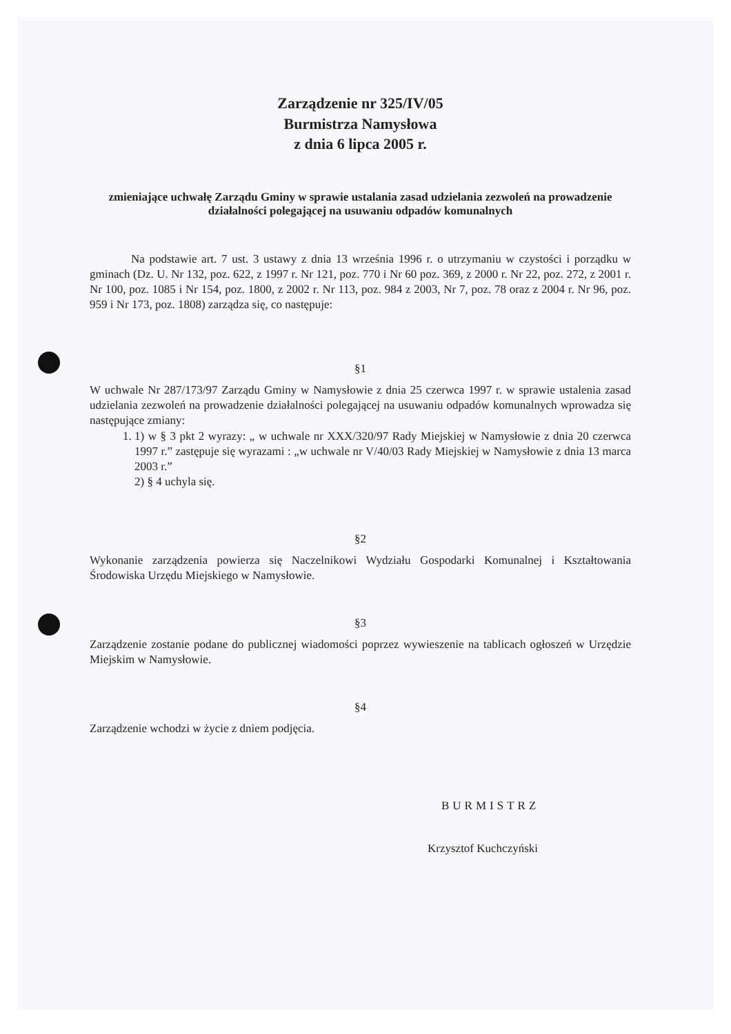Zarządzenie nr 325/IV/05
Burmistrza Namysłowa
z dnia 6 lipca 2005 r.
zmieniające uchwałę Zarządu Gminy w sprawie ustalania zasad udzielania zezwoleń na prowadzenie działalności polegającej na usuwaniu odpadów komunalnych
Na podstawie art. 7 ust. 3 ustawy z dnia 13 września 1996 r. o utrzymaniu w czystości i porządku w gminach (Dz. U. Nr 132, poz. 622, z 1997 r. Nr 121, poz. 770 i Nr 60 poz. 369, z 2000 r. Nr 22, poz. 272, z 2001 r. Nr 100, poz. 1085 i Nr 154, poz. 1800, z 2002 r. Nr 113, poz. 984 z 2003, Nr 7, poz. 78 oraz z 2004 r. Nr 96, poz. 959 i Nr 173, poz. 1808) zarządza się, co następuje:
§1
W uchwale Nr 287/173/97 Zarządu Gminy w Namysłowie z dnia 25 czerwca 1997 r. w sprawie ustalenia zasad udzielania zezwoleń na prowadzenie działalności polegającej na usuwaniu odpadów komunalnych wprowadza się następujące zmiany:
1. 1) w § 3 pkt 2 wyrazy: „ w uchwale nr XXX/320/97 Rady Miejskiej w Namysłowie z dnia 20 czerwca 1997 r.” zastępuje się wyrazami : „w uchwale nr V/40/03 Rady Miejskiej w Namysłowie z dnia 13 marca 2003 r.”
2) § 4 uchyla się.
§2
Wykonanie zarządzenia powierza się Naczelnikowi Wydziału Gospodarki Komunalnej i Kształtowania Środowiska Urzędu Miejskiego w Namysłowie.
§3
Zarządzenie zostanie podane do publicznej wiadomości poprzez wywieszenie na tablicach ogłoszeń w Urzędzie Miejskim w Namysłowie.
§4
Zarządzenie wchodzi w życie z dniem podjęcia.
BURMISTRZ
Krzysztof Kuchczyński